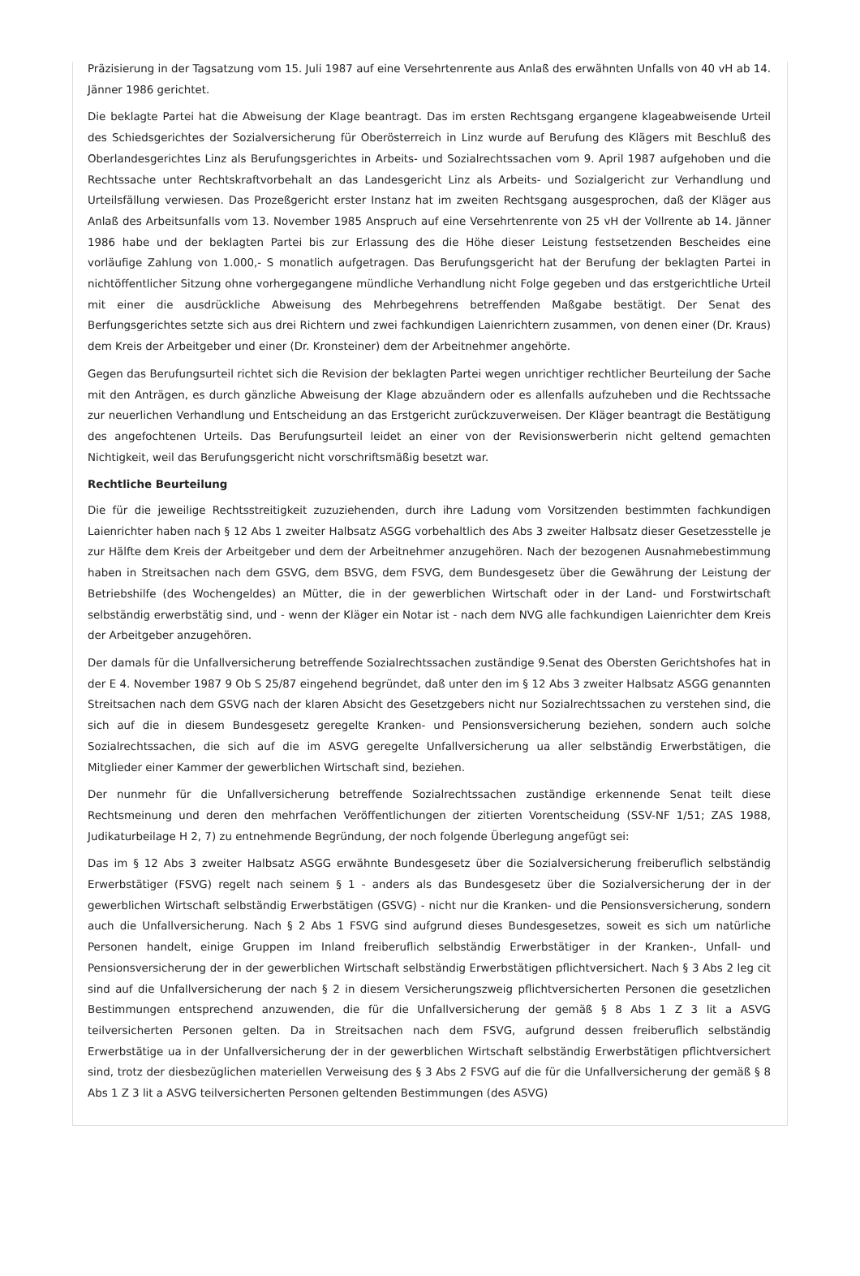Präzisierung in der Tagsatzung vom 15. Juli 1987 auf eine Versehrtenrente aus Anlaß des erwähnten Unfalls von 40 vH ab 14. Jänner 1986 gerichtet.
Die beklagte Partei hat die Abweisung der Klage beantragt. Das im ersten Rechtsgang ergangene klageabweisende Urteil des Schiedsgerichtes der Sozialversicherung für Oberösterreich in Linz wurde auf Berufung des Klägers mit Beschluß des Oberlandesgerichtes Linz als Berufungsgerichtes in Arbeits- und Sozialrechtssachen vom 9. April 1987 aufgehoben und die Rechtssache unter Rechtskraftvorbehalt an das Landesgericht Linz als Arbeits- und Sozialgericht zur Verhandlung und Urteilsfällung verwiesen. Das Prozeßgericht erster Instanz hat im zweiten Rechtsgang ausgesprochen, daß der Kläger aus Anlaß des Arbeitsunfalls vom 13. November 1985 Anspruch auf eine Versehrtenrente von 25 vH der Vollrente ab 14. Jänner 1986 habe und der beklagten Partei bis zur Erlassung des die Höhe dieser Leistung festsetzenden Bescheides eine vorläufige Zahlung von 1.000,- S monatlich aufgetragen. Das Berufungsgericht hat der Berufung der beklagten Partei in nichtöffentlicher Sitzung ohne vorhergegangene mündliche Verhandlung nicht Folge gegeben und das erstgerichtliche Urteil mit einer die ausdrückliche Abweisung des Mehrbegehrens betreffenden Maßgabe bestätigt. Der Senat des Berfungsgerichtes setzte sich aus drei Richtern und zwei fachkundigen Laienrichtern zusammen, von denen einer (Dr. Kraus) dem Kreis der Arbeitgeber und einer (Dr. Kronsteiner) dem der Arbeitnehmer angehörte.
Gegen das Berufungsurteil richtet sich die Revision der beklagten Partei wegen unrichtiger rechtlicher Beurteilung der Sache mit den Anträgen, es durch gänzliche Abweisung der Klage abzuändern oder es allenfalls aufzuheben und die Rechtssache zur neuerlichen Verhandlung und Entscheidung an das Erstgericht zurückzuverweisen. Der Kläger beantragt die Bestätigung des angefochtenen Urteils. Das Berufungsurteil leidet an einer von der Revisionswerberin nicht geltend gemachten Nichtigkeit, weil das Berufungsgericht nicht vorschriftsmäßig besetzt war.
Rechtliche Beurteilung
Die für die jeweilige Rechtsstreitigkeit zuzuziehenden, durch ihre Ladung vom Vorsitzenden bestimmten fachkundigen Laienrichter haben nach § 12 Abs 1 zweiter Halbsatz ASGG vorbehaltlich des Abs 3 zweiter Halbsatz dieser Gesetzesstelle je zur Hälfte dem Kreis der Arbeitgeber und dem der Arbeitnehmer anzugehören. Nach der bezogenen Ausnahmebestimmung haben in Streitsachen nach dem GSVG, dem BSVG, dem FSVG, dem Bundesgesetz über die Gewährung der Leistung der Betriebshilfe (des Wochengeldes) an Mütter, die in der gewerblichen Wirtschaft oder in der Land- und Forstwirtschaft selbständig erwerbstätig sind, und - wenn der Kläger ein Notar ist - nach dem NVG alle fachkundigen Laienrichter dem Kreis der Arbeitgeber anzugehören.
Der damals für die Unfallversicherung betreffende Sozialrechtssachen zuständige 9.Senat des Obersten Gerichtshofes hat in der E 4. November 1987 9 Ob S 25/87 eingehend begründet, daß unter den im § 12 Abs 3 zweiter Halbsatz ASGG genannten Streitsachen nach dem GSVG nach der klaren Absicht des Gesetzgebers nicht nur Sozialrechtssachen zu verstehen sind, die sich auf die in diesem Bundesgesetz geregelte Kranken- und Pensionsversicherung beziehen, sondern auch solche Sozialrechtssachen, die sich auf die im ASVG geregelte Unfallversicherung ua aller selbständig Erwerbstätigen, die Mitglieder einer Kammer der gewerblichen Wirtschaft sind, beziehen.
Der nunmehr für die Unfallversicherung betreffende Sozialrechtssachen zuständige erkennende Senat teilt diese Rechtsmeinung und deren den mehrfachen Veröffentlichungen der zitierten Vorentscheidung (SSV-NF 1/51; ZAS 1988, Judikaturbeilage H 2, 7) zu entnehmende Begründung, der noch folgende Überlegung angefügt sei:
Das im § 12 Abs 3 zweiter Halbsatz ASGG erwähnte Bundesgesetz über die Sozialversicherung freiberuflich selbständig Erwerbstätiger (FSVG) regelt nach seinem § 1 - anders als das Bundesgesetz über die Sozialversicherung der in der gewerblichen Wirtschaft selbständig Erwerbstätigen (GSVG) - nicht nur die Kranken- und die Pensionsversicherung, sondern auch die Unfallversicherung. Nach § 2 Abs 1 FSVG sind aufgrund dieses Bundesgesetzes, soweit es sich um natürliche Personen handelt, einige Gruppen im Inland freiberuflich selbständig Erwerbstätiger in der Kranken-, Unfall- und Pensionsversicherung der in der gewerblichen Wirtschaft selbständig Erwerbstätigen pflichtversichert. Nach § 3 Abs 2 leg cit sind auf die Unfallversicherung der nach § 2 in diesem Versicherungszweig pflichtversicherten Personen die gesetzlichen Bestimmungen entsprechend anzuwenden, die für die Unfallversicherung der gemäß § 8 Abs 1 Z 3 lit a ASVG teilversicherten Personen gelten. Da in Streitsachen nach dem FSVG, aufgrund dessen freiberuflich selbständig Erwerbstätige ua in der Unfallversicherung der in der gewerblichen Wirtschaft selbständig Erwerbstätigen pflichtversichert sind, trotz der diesbezüglichen materiellen Verweisung des § 3 Abs 2 FSVG auf die für die Unfallversicherung der gemäß § 8 Abs 1 Z 3 lit a ASVG teilversicherten Personen geltenden Bestimmungen (des ASVG)